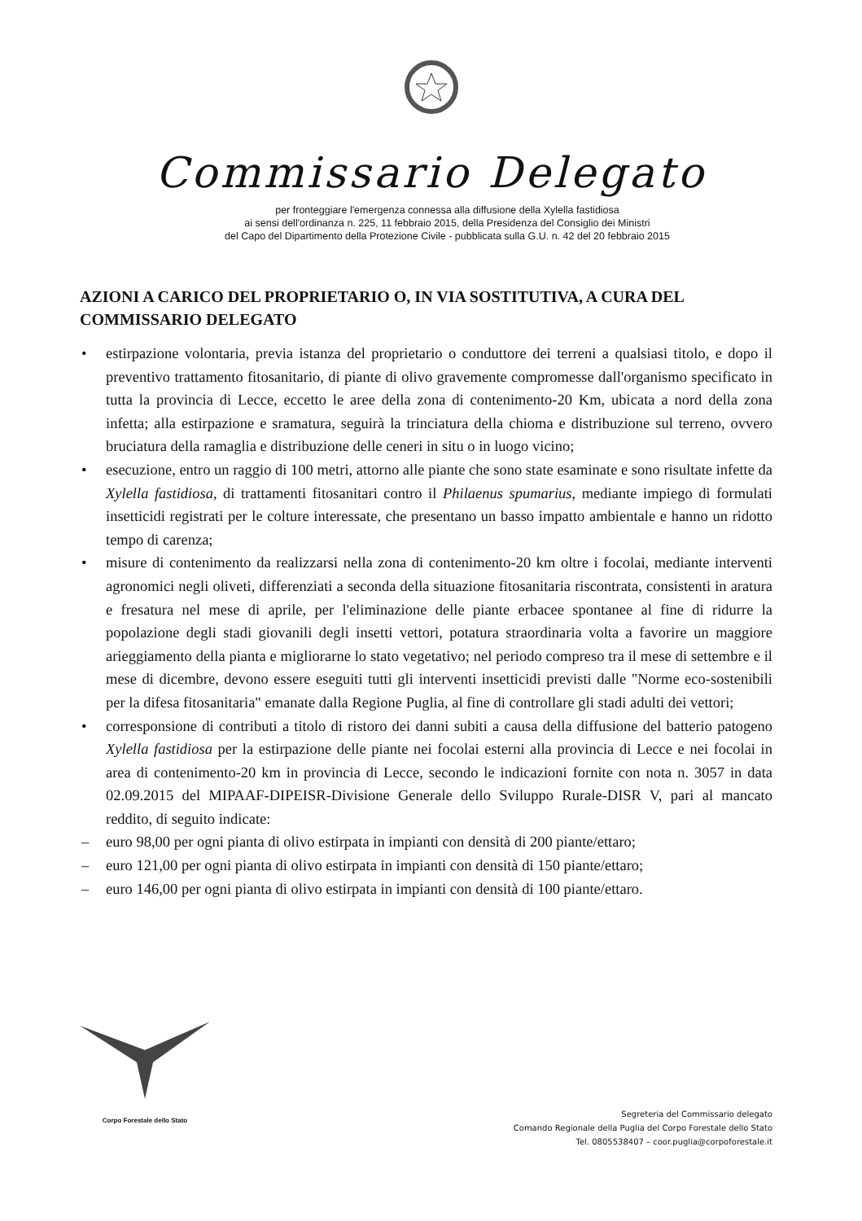Commissario Delegato
per fronteggiare l'emergenza connessa alla diffusione della Xylella fastidiosa
ai sensi dell'ordinanza n. 225, 11 febbraio 2015, della Presidenza del Consiglio dei Ministri
del Capo del Dipartimento della Protezione Civile - pubblicata sulla G.U. n. 42 del 20 febbraio 2015
AZIONI A CARICO DEL PROPRIETARIO O, IN VIA SOSTITUTIVA, A CURA DEL COMMISSARIO DELEGATO
• estirpazione volontaria, previa istanza del proprietario o conduttore dei terreni a qualsiasi titolo, e dopo il preventivo trattamento fitosanitario, di piante di olivo gravemente compromesse dall'organismo specificato in tutta la provincia di Lecce, eccetto le aree della zona di contenimento-20 Km, ubicata a nord della zona infetta; alla estirpazione e sramatura, seguirà la trinciatura della chioma e distribuzione sul terreno, ovvero bruciatura della ramaglia e distribuzione delle ceneri in situ o in luogo vicino;
• esecuzione, entro un raggio di 100 metri, attorno alle piante che sono state esaminate e sono risultate infette da Xylella fastidiosa, di trattamenti fitosanitari contro il Philaenus spumarius, mediante impiego di formulati insetticidi registrati per le colture interessate, che presentano un basso impatto ambientale e hanno un ridotto tempo di carenza;
• misure di contenimento da realizzarsi nella zona di contenimento-20 km oltre i focolai, mediante interventi agronomici negli oliveti, differenziati a seconda della situazione fitosanitaria riscontrata, consistenti in aratura e fresatura nel mese di aprile, per l'eliminazione delle piante erbacee spontanee al fine di ridurre la popolazione degli stadi giovanili degli insetti vettori, potatura straordinaria volta a favorire un maggiore arieggiamento della pianta e migliorarne lo stato vegetativo; nel periodo compreso tra il mese di settembre e il mese di dicembre, devono essere eseguiti tutti gli interventi insetticidi previsti dalle "Norme eco-sostenibili per la difesa fitosanitaria" emanate dalla Regione Puglia, al fine di controllare gli stadi adulti dei vettori;
• corresponsione di contributi a titolo di ristoro dei danni subiti a causa della diffusione del batterio patogeno Xylella fastidiosa per la estirpazione delle piante nei focolai esterni alla provincia di Lecce e nei focolai in area di contenimento-20 km in provincia di Lecce, secondo le indicazioni fornite con nota n. 3057 in data 02.09.2015 del MIPAAF-DIPEISR-Divisione Generale dello Sviluppo Rurale-DISR V, pari al mancato reddito, di seguito indicate:
– euro 98,00 per ogni pianta di olivo estirpata in impianti con densità di 200 piante/ettaro;
– euro 121,00 per ogni pianta di olivo estirpata in impianti con densità di 150 piante/ettaro;
– euro 146,00 per ogni pianta di olivo estirpata in impianti con densità di 100 piante/ettaro.
Corpo Forestale dello Stato
Segreteria del Commissario delegato
Comando Regionale della Puglia del Corpo Forestale dello Stato
Tel. 0805538407 – coor.puglia@corpoforestale.it